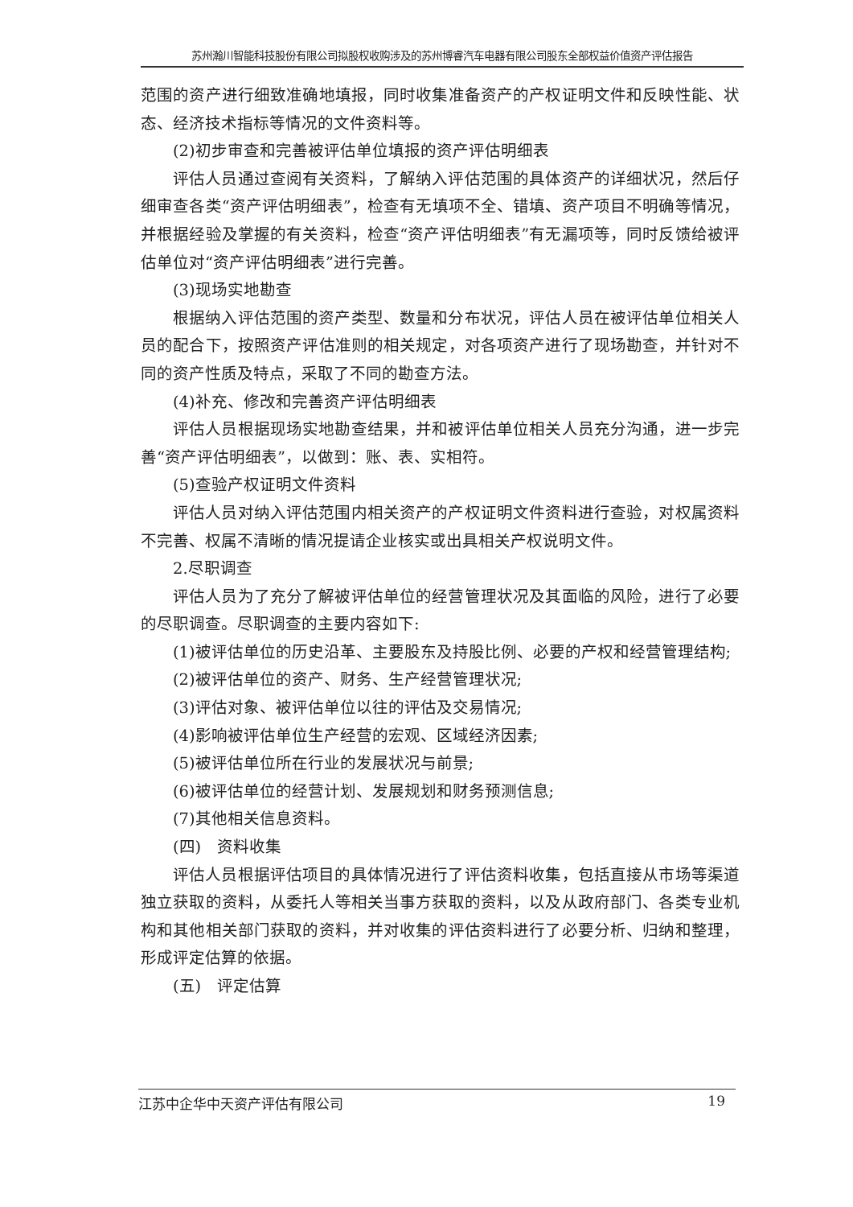苏州瀚川智能科技股份有限公司拟股权收购涉及的苏州博睿汽车电器有限公司股东全部权益价值资产评估报告
范围的资产进行细致准确地填报，同时收集准备资产的产权证明文件和反映性能、状态、经济技术指标等情况的文件资料等。
(2)初步审查和完善被评估单位填报的资产评估明细表
评估人员通过查阅有关资料，了解纳入评估范围的具体资产的详细状况，然后仔细审查各类“资产评估明细表”，检查有无填项不全、错填、资产项目不明确等情况，并根据经验及掌握的有关资料，检查“资产评估明细表”有无漏项等，同时反馈给被评估单位对“资产评估明细表”进行完善。
(3)现场实地勘查
根据纳入评估范围的资产类型、数量和分布状况，评估人员在被评估单位相关人员的配合下，按照资产评估准则的相关规定，对各项资产进行了现场勘查，并针对不同的资产性质及特点，采取了不同的勘查方法。
(4)补充、修改和完善资产评估明细表
评估人员根据现场实地勘查结果，并和被评估单位相关人员充分沟通，进一步完善“资产评估明细表”，以做到：账、表、实相符。
(5)查验产权证明文件资料
评估人员对纳入评估范围内相关资产的产权证明文件资料进行查验，对权属资料不完善、权属不清晰的情况提请企业核实或出具相关产权说明文件。
2.尽职调查
评估人员为了充分了解被评估单位的经营管理状况及其面临的风险，进行了必要的尽职调查。尽职调查的主要内容如下:
(1)被评估单位的历史沿革、主要股东及持股比例、必要的产权和经营管理结构;
(2)被评估单位的资产、财务、生产经营管理状况;
(3)评估对象、被评估单位以往的评估及交易情况;
(4)影响被评估单位生产经营的宏观、区域经济因素;
(5)被评估单位所在行业的发展状况与前景;
(6)被评估单位的经营计划、发展规划和财务预测信息;
(7)其他相关信息资料。
(四)　资料收集
评估人员根据评估项目的具体情况进行了评估资料收集，包括直接从市场等渠道独立获取的资料，从委托人等相关当事方获取的资料，以及从政府部门、各类专业机构和其他相关部门获取的资料，并对收集的评估资料进行了必要分析、归纳和整理，形成评定估算的依据。
(五)　评定估算
江苏中企华中天资产评估有限公司 19